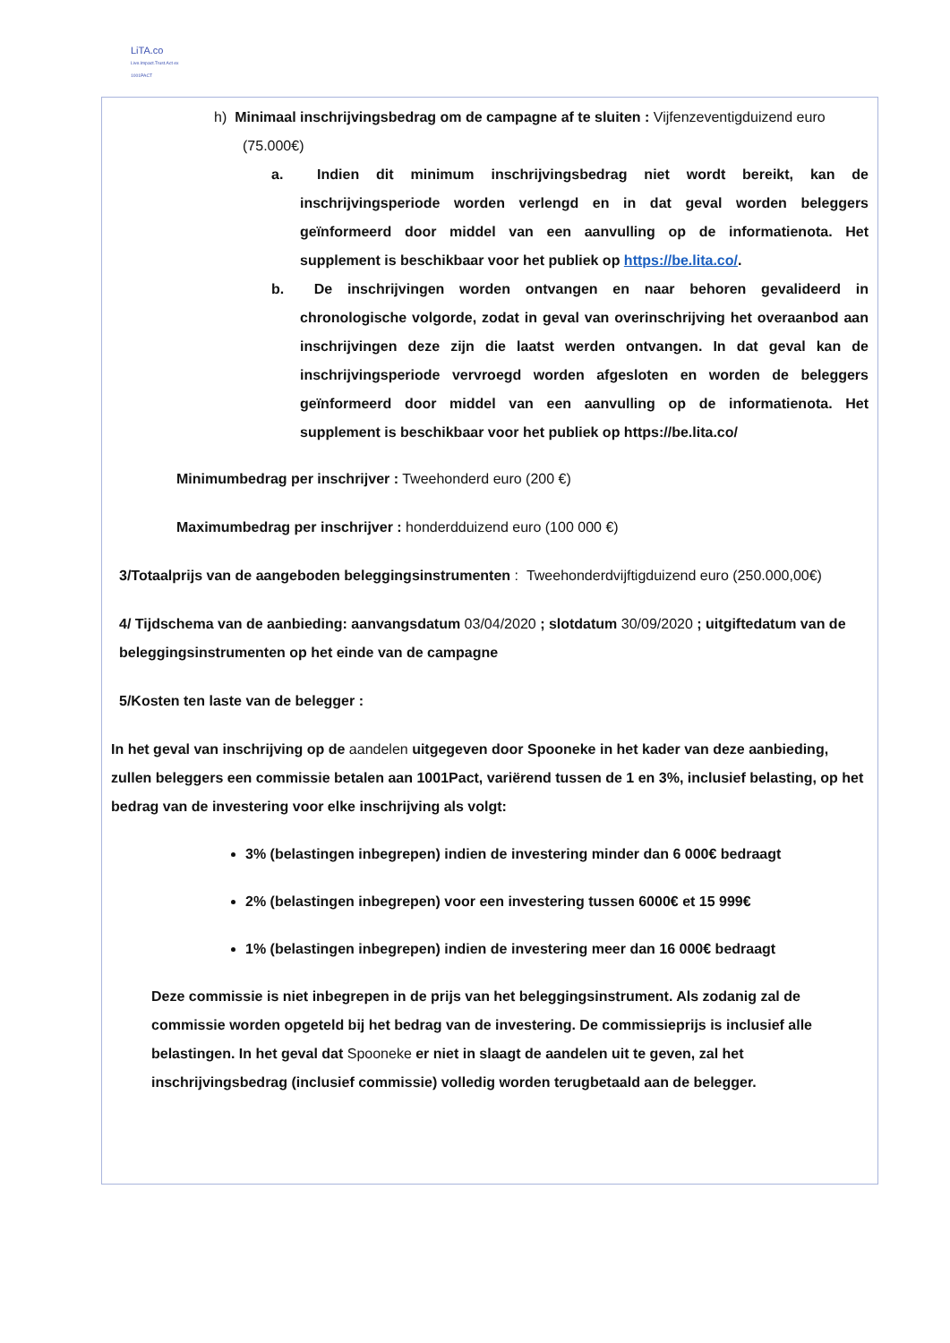LiTA.co
Live.Impact.Trust.Act ex 1001PACT
h) Minimaal inschrijvingsbedrag om de campagne af te sluiten : Vijfenzeventigduizend euro (75.000€)
a. Indien dit minimum inschrijvingsbedrag niet wordt bereikt, kan de inschrijvingsperiode worden verlengd en in dat geval worden beleggers geïnformeerd door middel van een aanvulling op de informatienota. Het supplement is beschikbaar voor het publiek op https://be.lita.co/.
b. De inschrijvingen worden ontvangen en naar behoren gevalideerd in chronologische volgorde, zodat in geval van overinschrijving het overaanbod aan inschrijvingen deze zijn die laatst werden ontvangen. In dat geval kan de inschrijvingsperiode vervroegd worden afgesloten en worden de beleggers geïnformeerd door middel van een aanvulling op de informatienota. Het supplement is beschikbaar voor het publiek op https://be.lita.co/
Minimumbedrag per inschrijver : Tweehonderd euro (200 €)
Maximumbedrag per inschrijver : honderdduizend euro (100 000 €)
3/Totaalprijs van de aangeboden beleggingsinstrumenten : Tweehonderdvijftigduizend euro (250.000,00€)
4/ Tijdschema van de aanbieding: aanvangsdatum 03/04/2020 ; slotdatum 30/09/2020 ; uitgiftedatum van de beleggingsinstrumenten op het einde van de campagne
5/Kosten ten laste van de belegger :
In het geval van inschrijving op de aandelen uitgegeven door Spooneke in het kader van deze aanbieding, zullen beleggers een commissie betalen aan 1001Pact, variërend tussen de 1 en 3%, inclusief belasting, op het bedrag van de investering voor elke inschrijving als volgt:
3% (belastingen inbegrepen) indien de investering minder dan 6 000€ bedraagt
2% (belastingen inbegrepen) voor een investering tussen 6000€ et 15 999€
1% (belastingen inbegrepen) indien de investering meer dan 16 000€ bedraagt
Deze commissie is niet inbegrepen in de prijs van het beleggingsinstrument. Als zodanig zal de commissie worden opgeteld bij het bedrag van de investering. De commissieprijs is inclusief alle belastingen. In het geval dat Spooneke er niet in slaagt de aandelen uit te geven, zal het inschrijvingsbedrag (inclusief commissie) volledig worden terugbetaald aan de belegger.